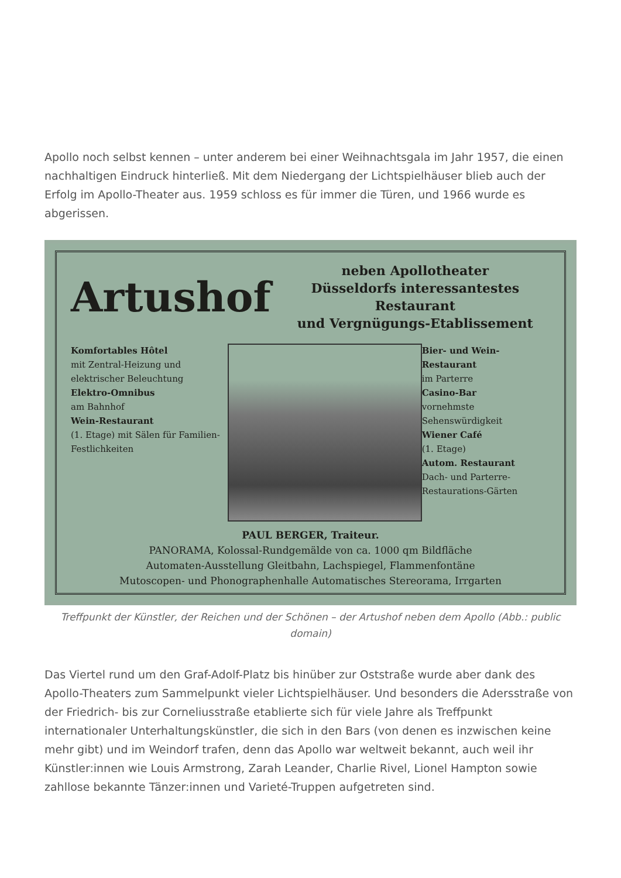Apollo noch selbst kennen – unter anderem bei einer Weihnachtsgala im Jahr 1957, die einen nachhaltigen Eindruck hinterließ. Mit dem Niedergang der Lichtspielhäuser blieb auch der Erfolg im Apollo-Theater aus. 1959 schloss es für immer die Türen, und 1966 wurde es abgerissen.
Artushof
neben Apollotheater
Düsseldorfs interessantestes Restaurant
und Vergnügungs-Etablissement
Komfortables Hôtel
mit Zentral-Heizung und elektrischer Beleuchtung
Elektro-Omnibus
am Bahnhof
Wein-Restaurant
(1. Etage) mit Sälen für Familien-Festlichkeiten
Bier- und Wein-Restaurant
im Parterre
Casino-Bar
vornehmste Sehenswürdigkeit
Wiener Café
(1. Etage)
Autom. Restaurant
Dach- und Parterre-Restaurations-Gärten
PAUL BERGER, Traiteur.
PANORAMA, Kolossal-Rundgemälde von ca. 1000 qm Bildfläche
Automaten-Ausstellung Gleitbahn, Lachspiegel, Flammenfontäne
Mutoscopen- und Phonographenhalle Automatisches Stereorama, Irrgarten
Treffpunkt der Künstler, der Reichen und der Schönen – der Artushof neben dem Apollo (Abb.: public domain)
Das Viertel rund um den Graf-Adolf-Platz bis hinüber zur Oststraße wurde aber dank des Apollo-Theaters zum Sammelpunkt vieler Lichtspielhäuser. Und besonders die Adersstraße von der Friedrich- bis zur Corneliusstraße etablierte sich für viele Jahre als Treffpunkt internationaler Unterhaltungskünstler, die sich in den Bars (von denen es inzwischen keine mehr gibt) und im Weindorf trafen, denn das Apollo war weltweit bekannt, auch weil ihr Künstler:innen wie Louis Armstrong, Zarah Leander, Charlie Rivel, Lionel Hampton sowie zahllose bekannte Tänzer:innen und Varieté-Truppen aufgetreten sind.